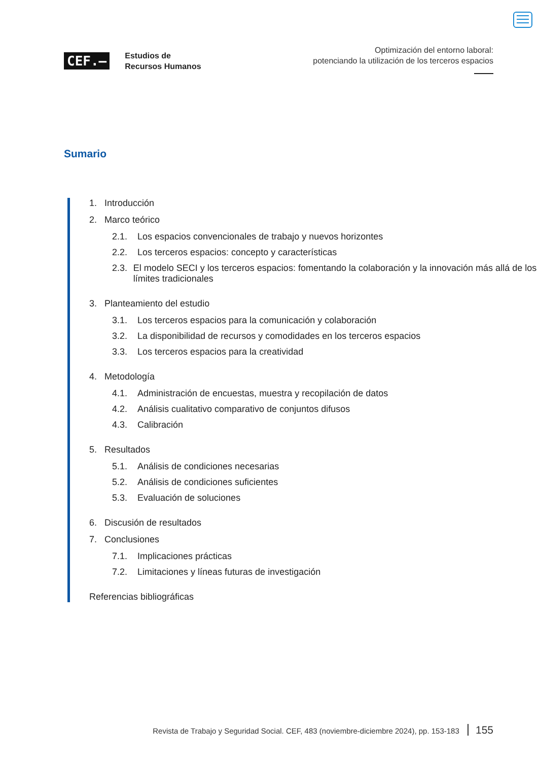CEF.–
Estudios de
Recursos Humanos
Optimización del entorno laboral:
potenciando la utilización de los terceros espacios
Sumario
1. Introducción
2. Marco teórico
2.1. Los espacios convencionales de trabajo y nuevos horizontes
2.2. Los terceros espacios: concepto y características
2.3. El modelo SECI y los terceros espacios: fomentando la colaboración y la innovación más allá de los límites tradicionales
3. Planteamiento del estudio
3.1. Los terceros espacios para la comunicación y colaboración
3.2. La disponibilidad de recursos y comodidades en los terceros espacios
3.3. Los terceros espacios para la creatividad
4. Metodología
4.1. Administración de encuestas, muestra y recopilación de datos
4.2. Análisis cualitativo comparativo de conjuntos difusos
4.3. Calibración
5. Resultados
5.1. Análisis de condiciones necesarias
5.2. Análisis de condiciones suficientes
5.3. Evaluación de soluciones
6. Discusión de resultados
7. Conclusiones
7.1. Implicaciones prácticas
7.2. Limitaciones y líneas futuras de investigación
Referencias bibliográficas
Revista de Trabajo y Seguridad Social. CEF, 483 (noviembre-diciembre 2024), pp. 153-183 155